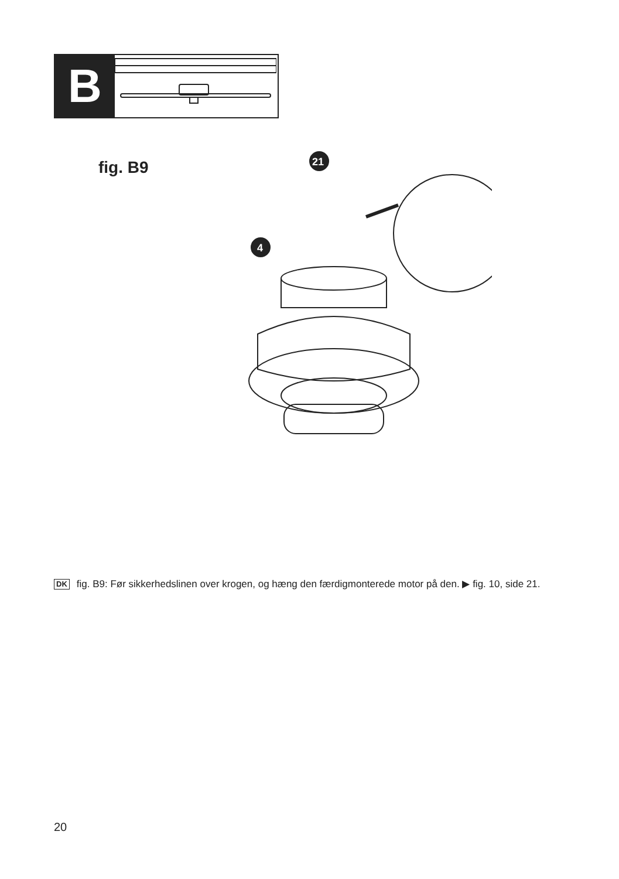B
fig. B9
21
4
DK
fig. B9: Før sikkerhedslinen over krogen, og hæng den færdigmonterede motor på den. ▶ fig. 10, side 21.
20